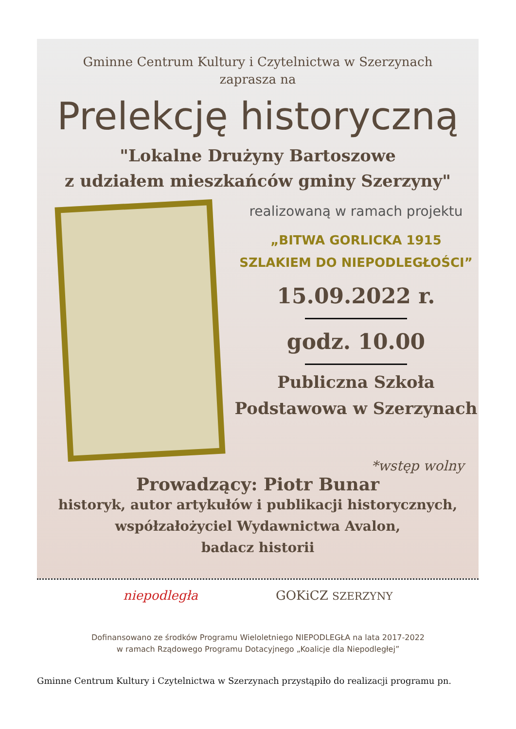Gminne Centrum Kultury i Czytelnictwa w Szerzynach
zaprasza na
Prelekcję historyczną
"Lokalne Drużyny Bartoszowe
z udziałem mieszkańców gminy Szerzyny"
realizowaną w ramach projektu
„BITWA GORLICKA 1915
SZLAKIEM DO NIEPODLEGŁOŚCI”
15.09.2022 r.
godz. 10.00
Publiczna Szkoła
Podstawowa w Szerzynach
*wstęp wolny
Prowadzący: Piotr Bunar
historyk, autor artykułów i publikacji historycznych,
współzałożyciel Wydawnictwa Avalon,
badacz historii
niepodległa GOKiCZ SZERZYNY
Dofinansowano ze środków Programu Wieloletniego NIEPODLEGŁA na lata 2017-2022
w ramach Rządowego Programu Dotacyjnego „Koalicje dla Niepodległej”
Gminne Centrum Kultury i Czytelnictwa w Szerzynach przystąpiło do realizacji programu pn.